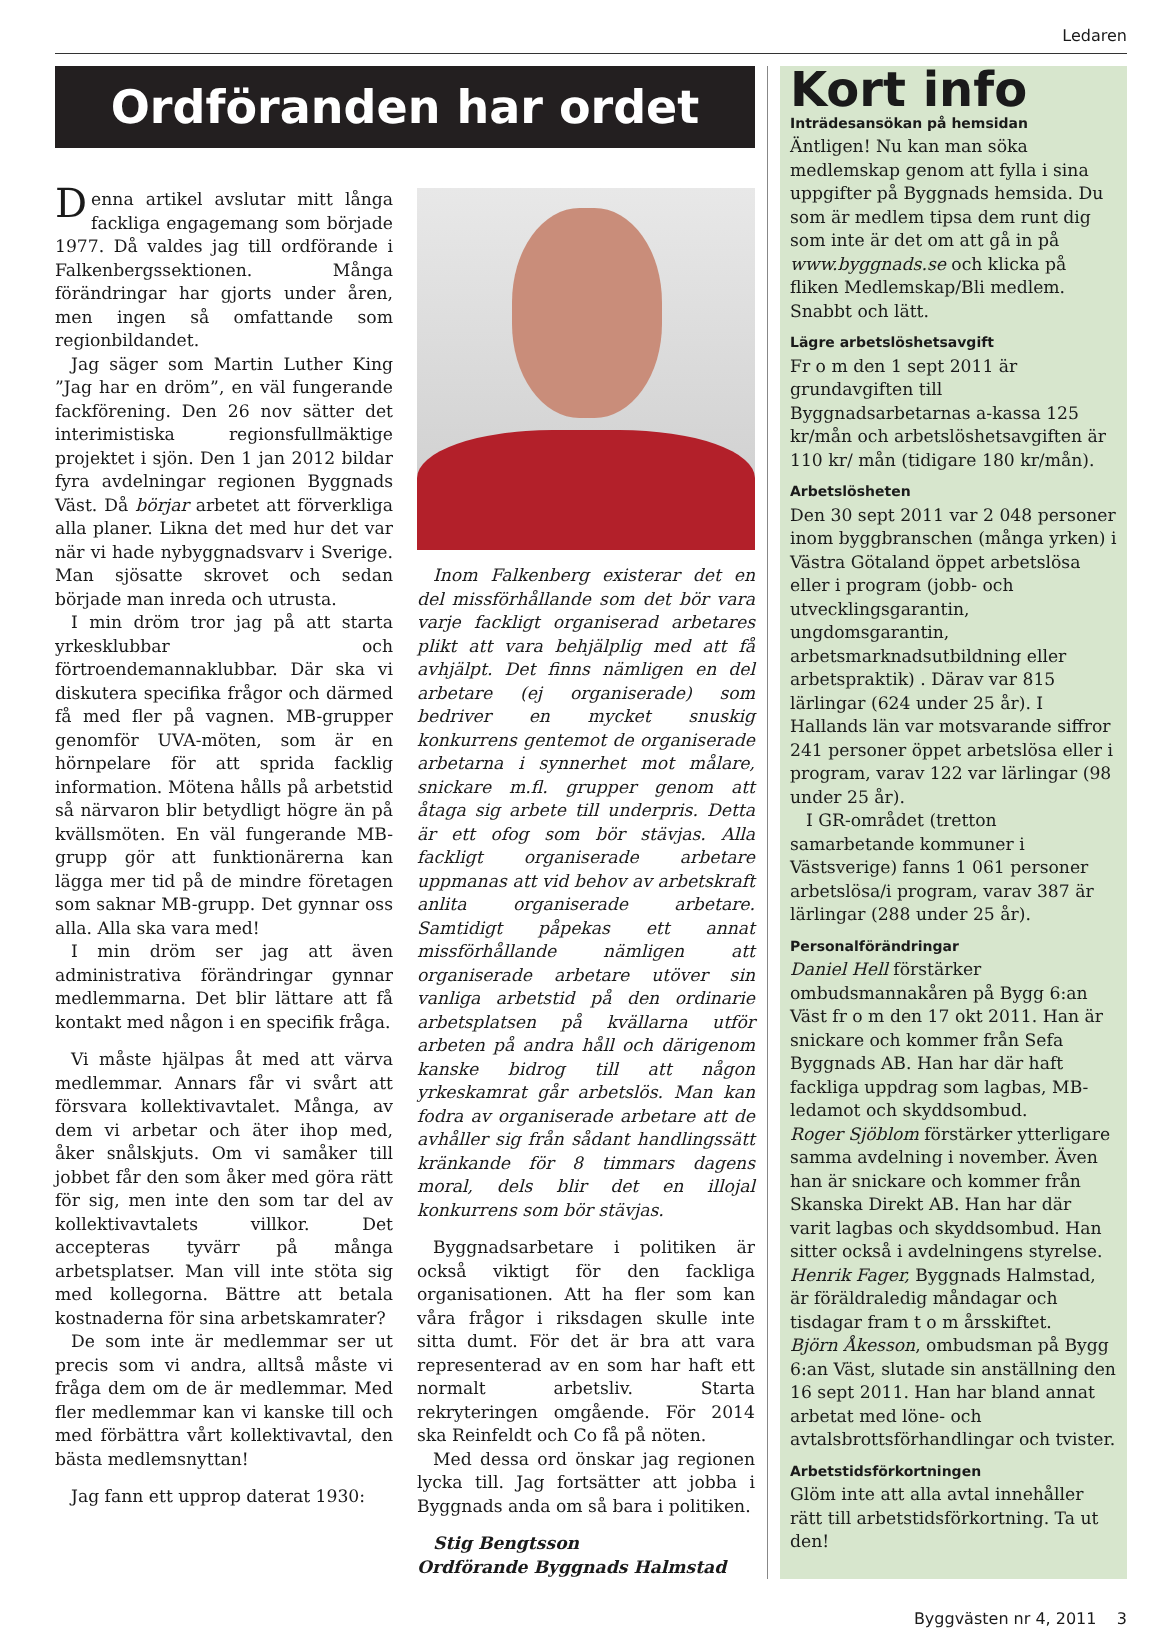Ledaren
Ordföranden har ordet
Denna artikel avslutar mitt långa fackliga engagemang som började 1977. Då valdes jag till ordförande i Falkenbergssektionen. Många förändringar har gjorts under åren, men ingen så omfattande som regionbildandet.
Jag säger som Martin Luther King ”Jag har en dröm”, en väl fungerande fackförening. Den 26 nov sätter det interimistiska regionsfullmäktige projektet i sjön. Den 1 jan 2012 bildar fyra avdelningar regionen Byggnads Väst. Då börjar arbetet att förverkliga alla planer. Likna det med hur det var när vi hade nybyggnadsvarv i Sverige. Man sjösatte skrovet och sedan började man inreda och utrusta.
I min dröm tror jag på att starta yrkesklubbar och förtroendemannaklubbar. Där ska vi diskutera specifika frågor och därmed få med fler på vagnen. MB-grupper genomför UVA-möten, som är en hörnpelare för att sprida facklig information. Mötena hålls på arbetstid så närvaron blir betydligt högre än på kvällsmöten. En väl fungerande MB-grupp gör att funktionärerna kan lägga mer tid på de mindre företagen som saknar MB-grupp. Det gynnar oss alla. Alla ska vara med!
I min dröm ser jag att även administrativa förändringar gynnar medlemmarna. Det blir lättare att få kontakt med någon i en specifik fråga.
Vi måste hjälpas åt med att värva medlemmar. Annars får vi svårt att försvara kollektivavtalet. Många, av dem vi arbetar och äter ihop med, åker snålskjuts. Om vi samåker till jobbet får den som åker med göra rätt för sig, men inte den som tar del av kollektivavtalets villkor. Det accepteras tyvärr på många arbetsplatser. Man vill inte stöta sig med kollegorna. Bättre att betala kostnaderna för sina arbetskamrater?
De som inte är medlemmar ser ut precis som vi andra, alltså måste vi fråga dem om de är medlemmar. Med fler medlemmar kan vi kanske till och med förbättra vårt kollektivavtal, den bästa medlemsnyttan!
Jag fann ett upprop daterat 1930:
Inom Falkenberg existerar det en del missförhållande som det bör vara varje fackligt organiserad arbetares plikt att vara behjälplig med att få avhjälpt. Det finns nämligen en del arbetare (ej organiserade) som bedriver en mycket snuskig konkurrens gentemot de organiserade arbetarna i synnerhet mot målare, snickare m.fl. grupper genom att åtaga sig arbete till underpris. Detta är ett ofog som bör stävjas. Alla fackligt organiserade arbetare uppmanas att vid behov av arbetskraft anlita organiserade arbetare. Samtidigt påpekas ett annat missförhållande nämligen att organiserade arbetare utöver sin vanliga arbetstid på den ordinarie arbetsplatsen på kvällarna utför arbeten på andra håll och därigenom kanske bidrog till att någon yrkeskamrat går arbetslös. Man kan fodra av organiserade arbetare att de avhåller sig från sådant handlingssätt kränkande för 8 timmars dagens moral, dels blir det en illojal konkurrens som bör stävjas.
Byggnadsarbetare i politiken är också viktigt för den fackliga organisationen. Att ha fler som kan våra frågor i riksdagen skulle inte sitta dumt. För det är bra att vara representerad av en som har haft ett normalt arbetsliv. Starta rekryteringen omgående. För 2014 ska Reinfeldt och Co få på nöten.
Med dessa ord önskar jag regionen lycka till. Jag fortsätter att jobba i Byggnads anda om så bara i politiken.
Stig Bengtsson
Ordförande Byggnads Halmstad
Kort info
Inträdesansökan på hemsidan
Äntligen! Nu kan man söka medlemskap genom att fylla i sina uppgifter på Byggnads hemsida. Du som är medlem tipsa dem runt dig som inte är det om att gå in på www.byggnads.se och klicka på fliken Medlemskap/Bli medlem. Snabbt och lätt.
Lägre arbetslöshetsavgift
Fr o m den 1 sept 2011 är grundavgiften till Byggnadsarbetarnas a-kassa 125 kr/mån och arbetslöshetsavgiften är 110 kr/ mån (tidigare 180 kr/mån).
Arbetslösheten
Den 30 sept 2011 var 2 048 personer inom byggbranschen (många yrken) i Västra Götaland öppet arbetslösa eller i program (jobb- och utvecklingsgarantin, ungdomsgarantin, arbetsmarknadsutbildning eller arbetspraktik) . Därav var 815 lärlingar (624 under 25 år). I Hallands län var motsvarande siffror 241 personer öppet arbetslösa eller i program, varav 122 var lärlingar (98 under 25 år).
I GR-området (tretton samarbetande kommuner i Västsverige) fanns 1 061 personer arbetslösa/i program, varav 387 är lärlingar (288 under 25 år).
Personalförändringar
Daniel Hell förstärker ombudsmannakåren på Bygg 6:an Väst fr o m den 17 okt 2011. Han är snickare och kommer från Sefa Byggnads AB. Han har där haft fackliga uppdrag som lagbas, MB-ledamot och skyddsombud.
Roger Sjöblom förstärker ytterligare samma avdelning i november. Även han är snickare och kommer från Skanska Direkt AB. Han har där varit lagbas och skyddsombud. Han sitter också i avdelningens styrelse.
Henrik Fager, Byggnads Halmstad, är föräldraledig måndagar och tisdagar fram t o m årsskiftet.
Björn Åkesson, ombudsman på Bygg 6:an Väst, slutade sin anställning den 16 sept 2011. Han har bland annat arbetat med löne- och avtalsbrottsförhandlingar och tvister.
Arbetstidsförkortningen
Glöm inte att alla avtal innehåller rätt till arbetstidsförkortning. Ta ut den!
Byggvästen nr 4, 2011 3